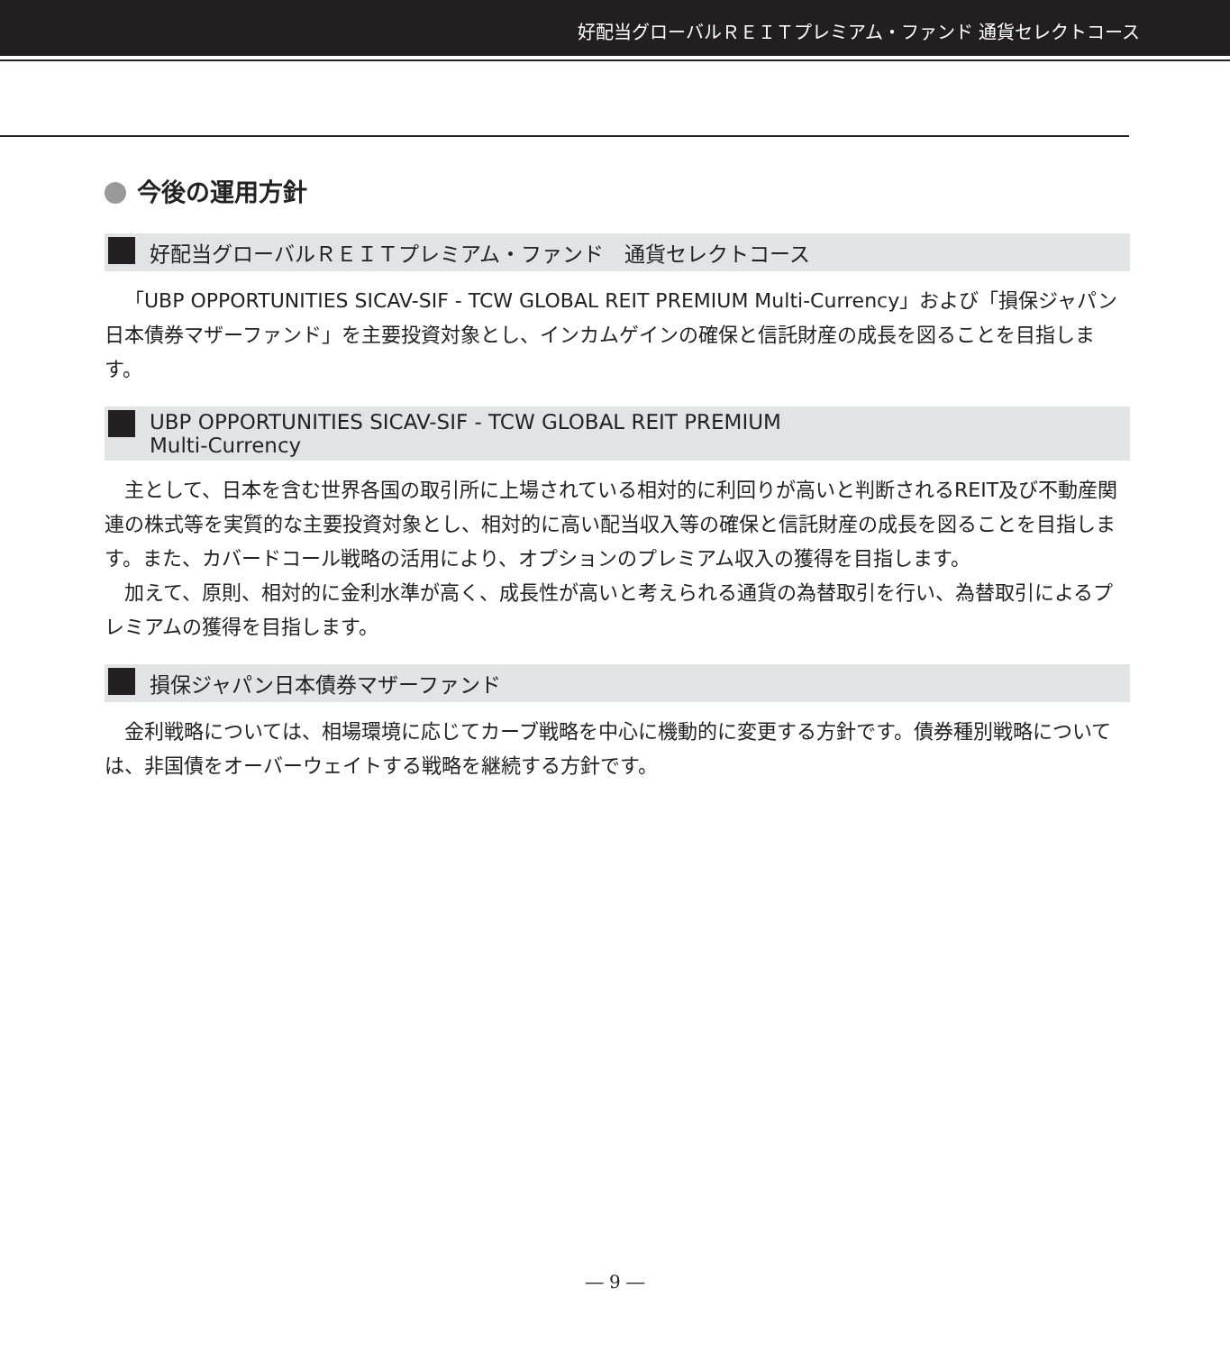好配当グローバルＲＥＩＴプレミアム・ファンド 通貨セレクトコース
今後の運用方針
好配当グローバルＲＥＩＴプレミアム・ファンド　通貨セレクトコース
「UBP OPPORTUNITIES SICAV-SIF - TCW GLOBAL REIT PREMIUM Multi-Currency」および「損保ジャパン日本債券マザーファンド」を主要投資対象とし、インカムゲインの確保と信託財産の成長を図ることを目指します。
UBP OPPORTUNITIES SICAV-SIF - TCW GLOBAL REIT PREMIUM
Multi-Currency
主として、日本を含む世界各国の取引所に上場されている相対的に利回りが高いと判断されるREIT及び不動産関連の株式等を実質的な主要投資対象とし、相対的に高い配当収入等の確保と信託財産の成長を図ることを目指します。また、カバードコール戦略の活用により、オプションのプレミアム収入の獲得を目指します。
加えて、原則、相対的に金利水準が高く、成長性が高いと考えられる通貨の為替取引を行い、為替取引によるプレミアムの獲得を目指します。
損保ジャパン日本債券マザーファンド
金利戦略については、相場環境に応じてカーブ戦略を中心に機動的に変更する方針です。債券種別戦略については、非国債をオーバーウェイトする戦略を継続する方針です。
― 9 ―